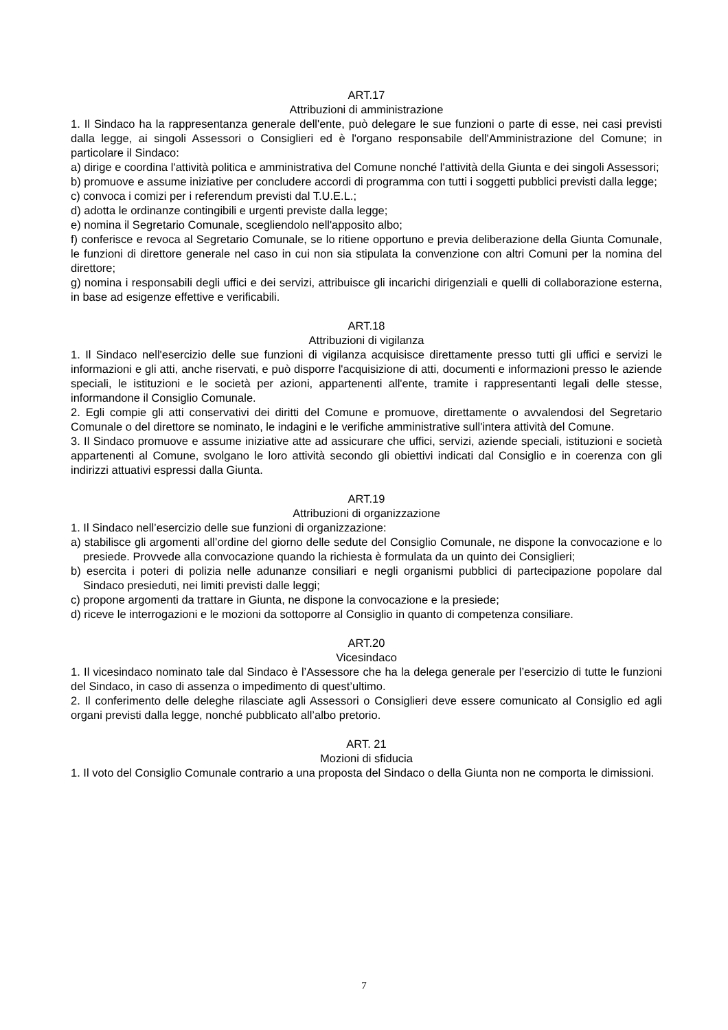ART.17
Attribuzioni di amministrazione
1. Il Sindaco ha la rappresentanza generale dell'ente, può delegare le sue funzioni o parte di esse, nei casi previsti dalla legge, ai singoli Assessori o Consiglieri ed è l'organo responsabile dell'Amministrazione del Comune; in particolare il Sindaco:
a) dirige e coordina l'attività politica e amministrativa del Comune nonché l'attività della Giunta e dei singoli Assessori;
b) promuove e assume iniziative per concludere accordi di programma con tutti i soggetti pubblici previsti dalla legge;
c) convoca i comizi per i referendum previsti dal T.U.E.L.;
d) adotta le ordinanze contingibili e urgenti previste dalla legge;
e) nomina il Segretario Comunale, scegliendolo nell'apposito albo;
f) conferisce e revoca al Segretario Comunale, se lo ritiene opportuno e previa deliberazione della Giunta Comunale, le funzioni di direttore generale nel caso in cui non sia stipulata la convenzione con altri Comuni per la nomina del direttore;
g) nomina i responsabili degli uffici e dei servizi, attribuisce gli incarichi dirigenziali e quelli di collaborazione esterna, in base ad esigenze effettive e verificabili.
ART.18
Attribuzioni di vigilanza
1. Il Sindaco nell'esercizio delle sue funzioni di vigilanza acquisisce direttamente presso tutti gli uffici e servizi le informazioni e gli atti, anche riservati, e può disporre l'acquisizione di atti, documenti e informazioni presso le aziende speciali, le istituzioni e le società per azioni, appartenenti all'ente, tramite i rappresentanti legali delle stesse, informandone il Consiglio Comunale.
2. Egli compie gli atti conservativi dei diritti del Comune e promuove, direttamente o avvalendosi del Segretario Comunale o del direttore se nominato, le indagini e le verifiche amministrative sull'intera attività del Comune.
3. Il Sindaco promuove e assume iniziative atte ad assicurare che uffici, servizi, aziende speciali, istituzioni e società appartenenti al Comune, svolgano le loro attività secondo gli obiettivi indicati dal Consiglio e in coerenza con gli indirizzi attuativi espressi dalla Giunta.
ART.19
Attribuzioni di organizzazione
1. Il Sindaco nell’esercizio delle sue funzioni di organizzazione:
a) stabilisce gli argomenti all’ordine del giorno delle sedute del Consiglio Comunale, ne dispone la convocazione e lo presiede. Provvede alla convocazione quando la richiesta è formulata da un quinto dei Consiglieri;
b) esercita i poteri di polizia nelle adunanze consiliari e negli organismi pubblici di partecipazione popolare dal Sindaco presieduti, nei limiti previsti dalle leggi;
c) propone argomenti da trattare in Giunta, ne dispone la convocazione e la presiede;
d) riceve le interrogazioni e le mozioni da sottoporre al Consiglio in quanto di competenza consiliare.
ART.20
Vicesindaco
1. Il vicesindaco nominato tale dal Sindaco è l’Assessore che ha la delega generale per l’esercizio di tutte le funzioni del Sindaco, in caso di assenza o impedimento di quest’ultimo.
2. Il conferimento delle deleghe rilasciate agli Assessori o Consiglieri deve essere comunicato al Consiglio ed agli organi previsti dalla legge, nonché pubblicato all’albo pretorio.
ART. 21
Mozioni di sfiducia
1. Il voto del Consiglio Comunale contrario a una proposta del Sindaco o della Giunta non ne comporta le dimissioni.
7